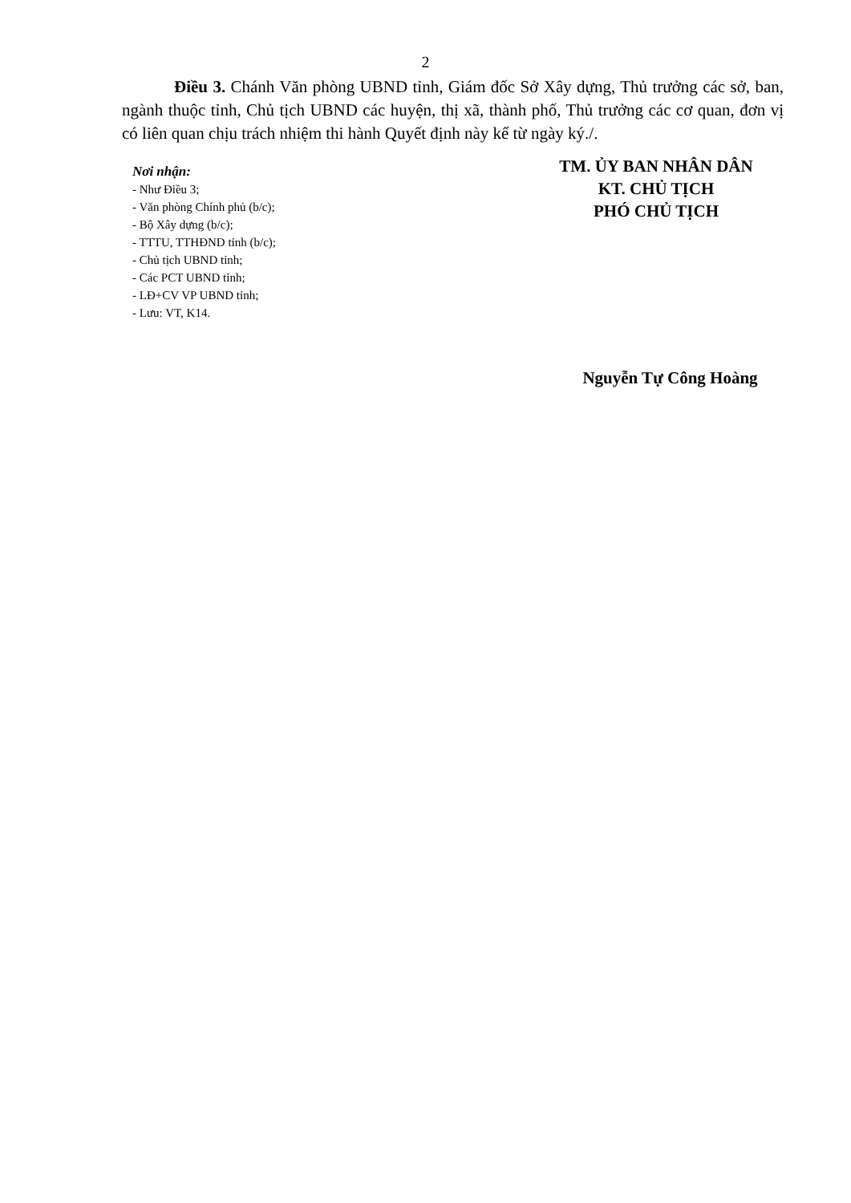2
Điều 3. Chánh Văn phòng UBND tỉnh, Giám đốc Sở Xây dựng, Thủ trưởng các sở, ban, ngành thuộc tỉnh, Chủ tịch UBND các huyện, thị xã, thành phố, Thủ trưởng các cơ quan, đơn vị có liên quan chịu trách nhiệm thi hành Quyết định này kể từ ngày ký./.
Nơi nhận:
- Như Điều 3;
- Văn phòng Chính phủ (b/c);
- Bộ Xây dựng (b/c);
- TTTU, TTHĐND tỉnh (b/c);
- Chủ tịch UBND tỉnh;
- Các PCT UBND tỉnh;
- LĐ+CV VP UBND tỉnh;
- Lưu: VT, K14.
TM. ỦY BAN NHÂN DÂN
KT. CHỦ TỊCH
PHÓ CHỦ TỊCH
Nguyễn Tự Công Hoàng